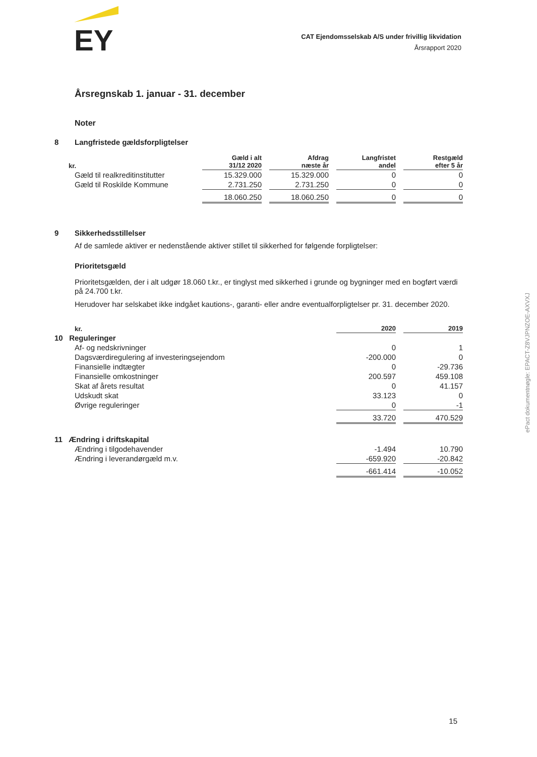EY
CAT Ejendomsselskab A/S under frivillig likvidation
Årsrapport 2020
Årsregnskab 1. januar - 31. december
Noter
8 Langfristede gældsforpligtelser
| kr. | Gæld i alt 31/12 2020 | | Afdrag næste år | | Langfristet andel | | Restgæld efter 5 år |
| --- | --- | --- | --- | --- | --- | --- | --- |
| Gæld til realkreditinstitutter | 15.329.000 | | 15.329.000 | | 0 | | 0 |
| Gæld til Roskilde Kommune | 2.731.250 | | 2.731.250 | | 0 | | 0 |
| | 18.060.250 | | 18.060.250 | | 0 | | 0 |
9 Sikkerhedsstillelser
Af de samlede aktiver er nedenstående aktiver stillet til sikkerhed for følgende forpligtelser:
Prioritetsgæld
Prioritetsgælden, der i alt udgør 18.060 t.kr., er tinglyst med sikkerhed i grunde og bygninger med en bogført værdi på 24.700 t.kr.
Herudover har selskabet ikke indgået kautions-, garanti- eller andre eventualforpligtelser pr. 31. december 2020.
| kr. | 2020 | | 2019 |
| --- | --- | --- | --- |
| 10 Reguleringer | | | |
| Af- og nedskrivninger | 0 | | 1 |
| Dagsværdiregulering af investeringsejendom | -200.000 | | 0 |
| Finansielle indtægter | 0 | | -29.736 |
| Finansielle omkostninger | 200.597 | | 459.108 |
| Skat af årets resultat | 0 | | 41.157 |
| Udskudt skat | 33.123 | | 0 |
| Øvrige reguleringer | 0 | | -1 |
| | 33.720 | | 470.529 |
| 11 Ændring i driftskapital | | | |
| Ændring i tilgodehavender | -1.494 | | 10.790 |
| Ændring i leverandørgæld m.v. | -659.920 | | -20.842 |
| | -661.414 | | -10.052 |
ePact dokumentnøgle: EPACT-Z8VJPNZOE-AXVXJ
15